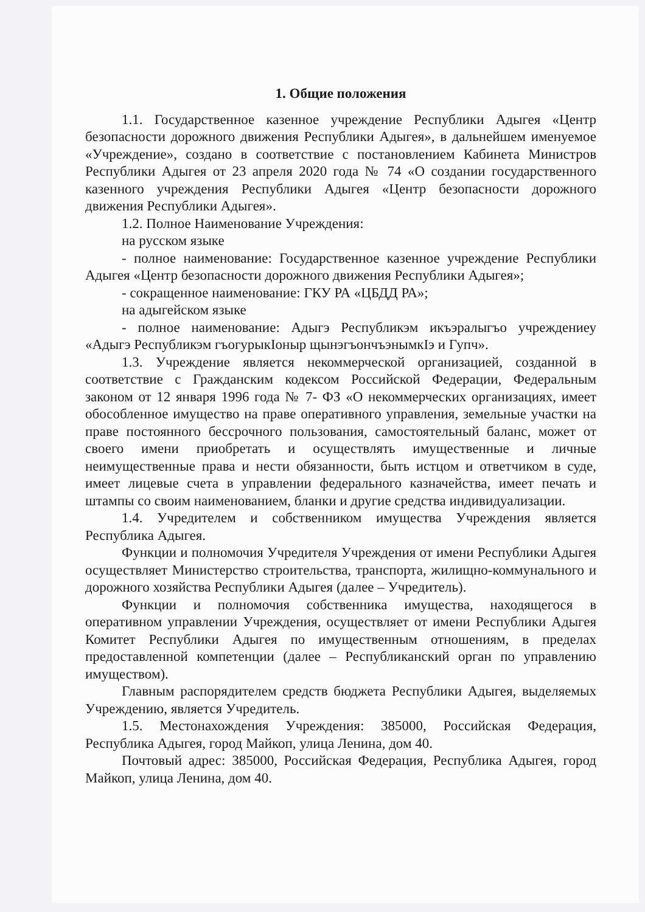1. Общие положения
1.1. Государственное казенное учреждение Республики Адыгея «Центр безопасности дорожного движения Республики Адыгея», в дальнейшем именуемое «Учреждение», создано в соответствие с постановлением Кабинета Министров Республики Адыгея от 23 апреля 2020 года № 74 «О создании государственного казенного учреждения Республики Адыгея «Центр безопасности дорожного движения Республики Адыгея».
1.2. Полное Наименование Учреждения:
на русском языке
- полное наименование: Государственное казенное учреждение Республики Адыгея «Центр безопасности дорожного движения Республики Адыгея»;
- сокращенное наименование: ГКУ РА «ЦБДД РА»;
на адыгейском языке
- полное наименование: Адыгэ Республикэм икъэралыгъо учреждениеу «Адыгэ Республикэм гъогурыкIоныр щынэгъончъэнымкIэ и Гупч».
1.3. Учреждение является некоммерческой организацией, созданной в соответствие с Гражданским кодексом Российской Федерации, Федеральным законом от 12 января 1996 года № 7- ФЗ «О некоммерческих организациях, имеет обособленное имущество на праве оперативного управления, земельные участки на праве постоянного бессрочного пользования, самостоятельный баланс, может от своего имени приобретать и осуществлять имущественные и личные неимущественные права и нести обязанности, быть истцом и ответчиком в суде, имеет лицевые счета в управлении федерального казначейства, имеет печать и штампы со своим наименованием, бланки и другие средства индивидуализации.
1.4. Учредителем и собственником имущества Учреждения является Республика Адыгея.
Функции и полномочия Учредителя Учреждения от имени Республики Адыгея осуществляет Министерство строительства, транспорта, жилищно-коммунального и дорожного хозяйства Республики Адыгея (далее – Учредитель).
Функции и полномочия собственника имущества, находящегося в оперативном управлении Учреждения, осуществляет от имени Республики Адыгея Комитет Республики Адыгея по имущественным отношениям, в пределах предоставленной компетенции (далее – Республиканский орган по управлению имуществом).
Главным распорядителем средств бюджета Республики Адыгея, выделяемых Учреждению, является Учредитель.
1.5. Местонахождения Учреждения: 385000, Российская Федерация, Республика Адыгея, город Майкоп, улица Ленина, дом 40.
Почтовый адрес: 385000, Российская Федерация, Республика Адыгея, город Майкоп, улица Ленина, дом 40.